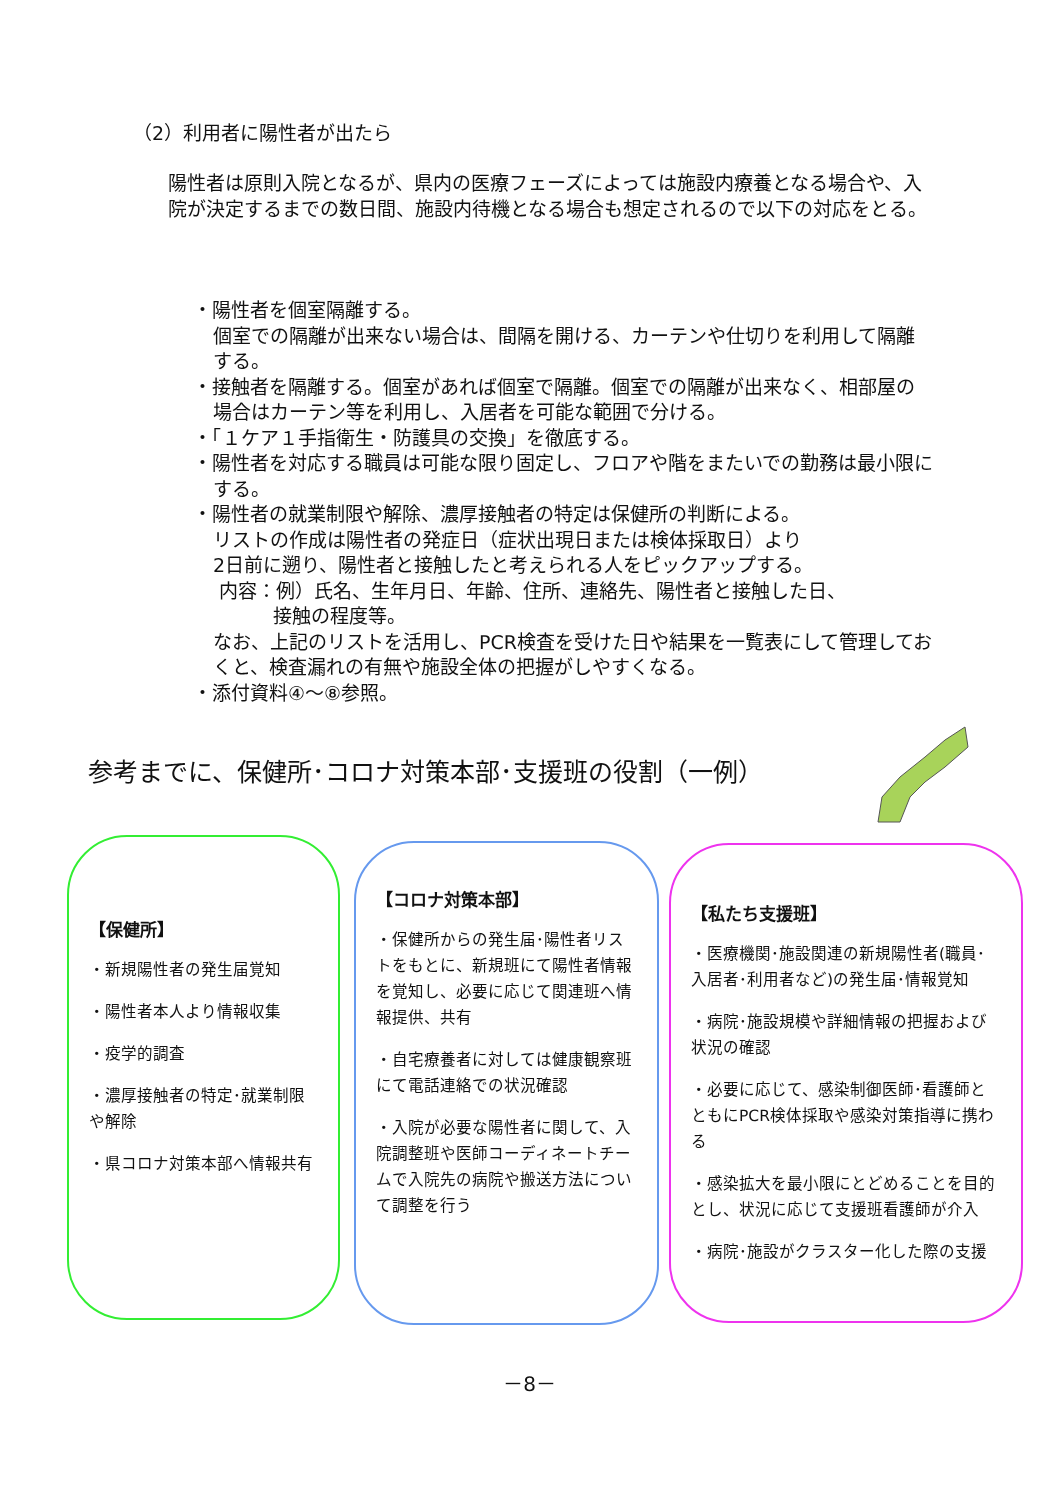（2）利用者に陽性者が出たら
陽性者は原則入院となるが、県内の医療フェーズによっては施設内療養となる場合や、入院が決定するまでの数日間、施設内待機となる場合も想定されるので以下の対応をとる。
・陽性者を個室隔離する。
個室での隔離が出来ない場合は、間隔を開ける、カーテンや仕切りを利用して隔離する。
・接触者を隔離する。個室があれば個室で隔離。個室での隔離が出来なく、相部屋の場合はカーテン等を利用し、入居者を可能な範囲で分ける。
・「１ケア１手指衛生・防護具の交換」を徹底する。
・陽性者を対応する職員は可能な限り固定し、フロアや階をまたいでの勤務は最小限にする。
・陽性者の就業制限や解除、濃厚接触者の特定は保健所の判断による。
リストの作成は陽性者の発症日（症状出現日または検体採取日）より
2日前に遡り、陽性者と接触したと考えられる人をピックアップする。
内容：例）氏名、生年月日、年齢、住所、連絡先、陽性者と接触した日、
接触の程度等。
なお、上記のリストを活用し、PCR検査を受けた日や結果を一覧表にして管理しておくと、検査漏れの有無や施設全体の把握がしやすくなる。
・添付資料④～⑧参照。
参考までに、保健所･コロナ対策本部･支援班の役割（一例）
【保健所】
・新規陽性者の発生届覚知
・陽性者本人より情報収集
・疫学的調査
・濃厚接触者の特定･就業制限や解除
・県コロナ対策本部へ情報共有
【コロナ対策本部】
・保健所からの発生届･陽性者リストをもとに、新規班にて陽性者情報を覚知し、必要に応じて関連班へ情報提供、共有
・自宅療養者に対しては健康観察班にて電話連絡での状況確認
・入院が必要な陽性者に関して、入院調整班や医師コーディネートチームで入院先の病院や搬送方法について調整を行う
【私たち支援班】
・医療機関･施設関連の新規陽性者(職員･入居者･利用者など)の発生届･情報覚知
・病院･施設規模や詳細情報の把握および状況の確認
・必要に応じて、感染制御医師･看護師とともにPCR検体採取や感染対策指導に携わる
・感染拡大を最小限にとどめることを目的とし、状況に応じて支援班看護師が介入
・病院･施設がクラスター化した際の支援
－8－